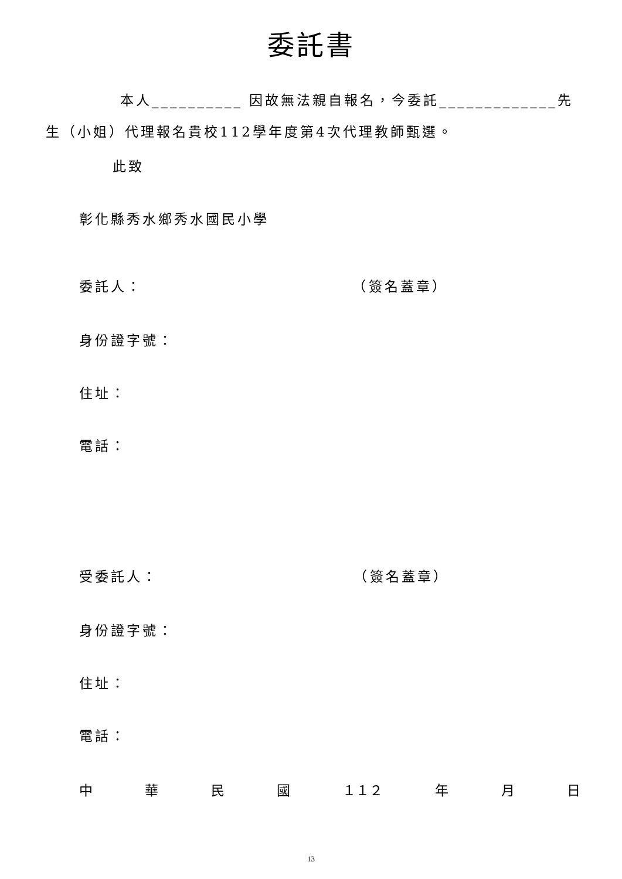委託書
本人__________ 因故無法親自報名，今委託_____________先
生（小姐）代理報名貴校112學年度第4次代理教師甄選。
此致
彰化縣秀水鄉秀水國民小學
委託人： （簽名蓋章）
身份證字號：
住址：
電話：
受委託人： （簽名蓋章）
身份證字號：
住址：
電話：
中 華 民 國 １１２ 年 月 日
13